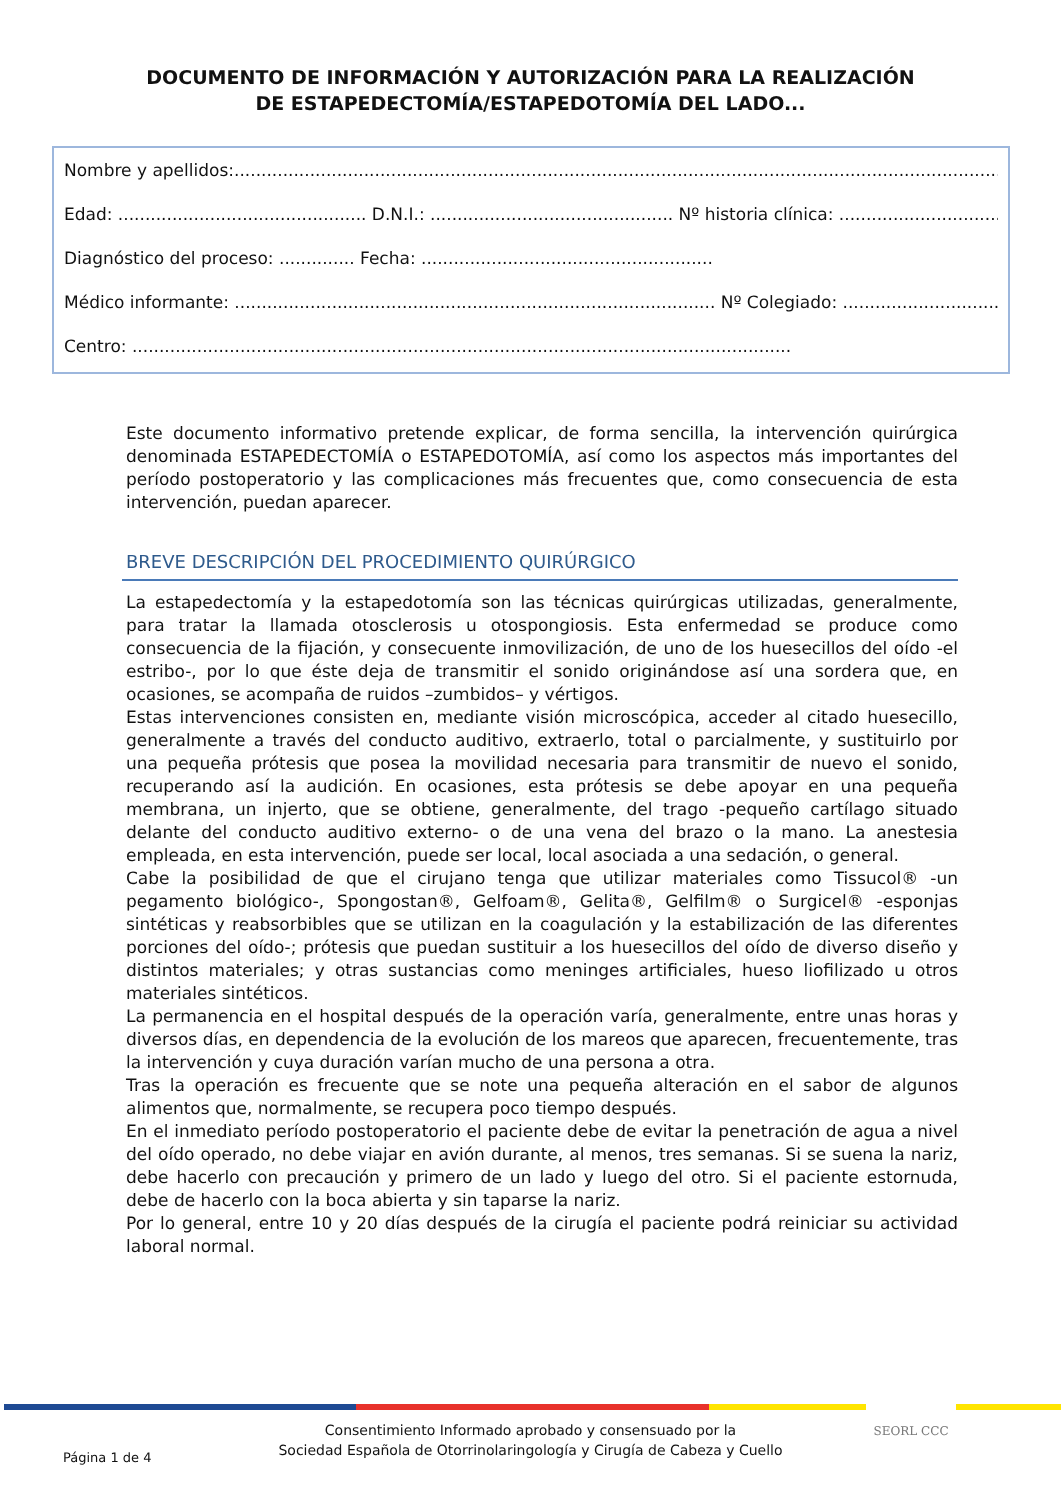DOCUMENTO DE INFORMACIÓN Y AUTORIZACIÓN PARA LA REALIZACIÓN
DE ESTAPEDECTOMÍA/ESTAPEDOTOMÍA DEL LADO...
Nombre y apellidos:.........................................................................................................................................................
Edad: .............................................. D.N.I.: ............................................. Nº historia clínica: ........................................
Diagnóstico del proceso: .............. Fecha: ......................................................
Médico informante: ......................................................................................... Nº Colegiado: .................................
Centro: ..........................................................................................................................
Este documento informativo pretende explicar, de forma sencilla, la intervención quirúrgica denominada ESTAPEDECTOMÍA o ESTAPEDOTOMÍA, así como los aspectos más importantes del período postoperatorio y las complicaciones más frecuentes que, como consecuencia de esta intervención, puedan aparecer.
BREVE DESCRIPCIÓN DEL PROCEDIMIENTO QUIRÚRGICO
La estapedectomía y la estapedotomía son las técnicas quirúrgicas utilizadas, generalmente, para tratar la llamada otosclerosis u otospongiosis. Esta enfermedad se produce como consecuencia de la fijación, y consecuente inmovilización, de uno de los huesecillos del oído -el estribo-, por lo que éste deja de transmitir el sonido originándose así una sordera que, en ocasiones, se acompaña de ruidos –zumbidos– y vértigos.
Estas intervenciones consisten en, mediante visión microscópica, acceder al citado huesecillo, generalmente a través del conducto auditivo, extraerlo, total o parcialmente, y sustituirlo por una pequeña prótesis que posea la movilidad necesaria para transmitir de nuevo el sonido, recuperando así la audición. En ocasiones, esta prótesis se debe apoyar en una pequeña membrana, un injerto, que se obtiene, generalmente, del trago -pequeño cartílago situado delante del conducto auditivo externo- o de una vena del brazo o la mano. La anestesia empleada, en esta intervención, puede ser local, local asociada a una sedación, o general.
Cabe la posibilidad de que el cirujano tenga que utilizar materiales como Tissucol® -un pegamento biológico-, Spongostan®, Gelfoam®, Gelita®, Gelfilm® o Surgicel® -esponjas sintéticas y reabsorbibles que se utilizan en la coagulación y la estabilización de las diferentes porciones del oído-; prótesis que puedan sustituir a los huesecillos del oído de diverso diseño y distintos materiales; y otras sustancias como meninges artificiales, hueso liofilizado u otros materiales sintéticos.
La permanencia en el hospital después de la operación varía, generalmente, entre unas horas y diversos días, en dependencia de la evolución de los mareos que aparecen, frecuentemente, tras la intervención y cuya duración varían mucho de una persona a otra.
Tras la operación es frecuente que se note una pequeña alteración en el sabor de algunos alimentos que, normalmente, se recupera poco tiempo después.
En el inmediato período postoperatorio el paciente debe de evitar la penetración de agua a nivel del oído operado, no debe viajar en avión durante, al menos, tres semanas. Si se suena la nariz, debe hacerlo con precaución y primero de un lado y luego del otro. Si el paciente estornuda, debe de hacerlo con la boca abierta y sin taparse la nariz.
Por lo general, entre 10 y 20 días después de la cirugía el paciente podrá reiniciar su actividad laboral normal.
SEORL CCC
Consentimiento Informado aprobado y consensuado por la
Sociedad Española de Otorrinolaringología y Cirugía de Cabeza y Cuello
Página 1 de 4